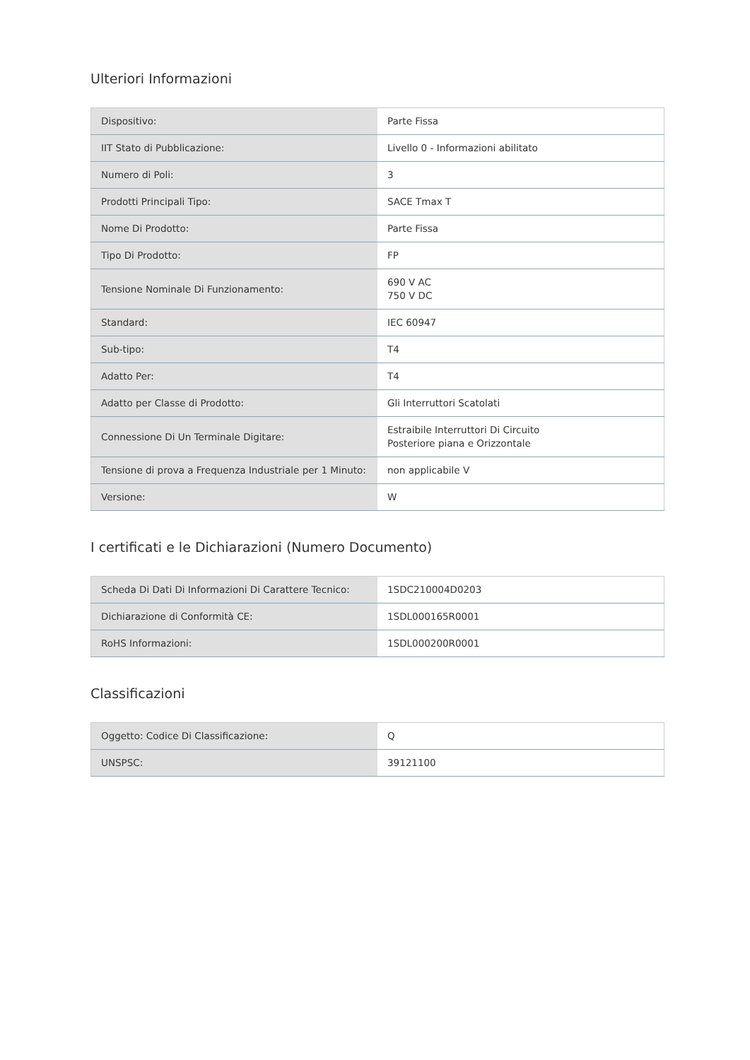Ulteriori Informazioni
| Dispositivo: | Parte Fissa |
| IIT Stato di Pubblicazione: | Livello 0 - Informazioni abilitato |
| Numero di Poli: | 3 |
| Prodotti Principali Tipo: | SACE Tmax T |
| Nome Di Prodotto: | Parte Fissa |
| Tipo Di Prodotto: | FP |
| Tensione Nominale Di Funzionamento: | 690 V AC 750 V DC |
| Standard: | IEC 60947 |
| Sub-tipo: | T4 |
| Adatto Per: | T4 |
| Adatto per Classe di Prodotto: | Gli Interruttori Scatolati |
| Connessione Di Un Terminale Digitare: | Estraibile Interruttori Di Circuito Posteriore piana e Orizzontale |
| Tensione di prova a Frequenza Industriale per 1 Minuto: | non applicabile V |
| Versione: | W |
I certificati e le Dichiarazioni (Numero Documento)
| Scheda Di Dati Di Informazioni Di Carattere Tecnico: | 1SDC210004D0203 |
| Dichiarazione di Conformità CE: | 1SDL000165R0001 |
| RoHS Informazioni: | 1SDL000200R0001 |
Classificazioni
| Oggetto: Codice Di Classificazione: | Q |
| UNSPSC: | 39121100 |